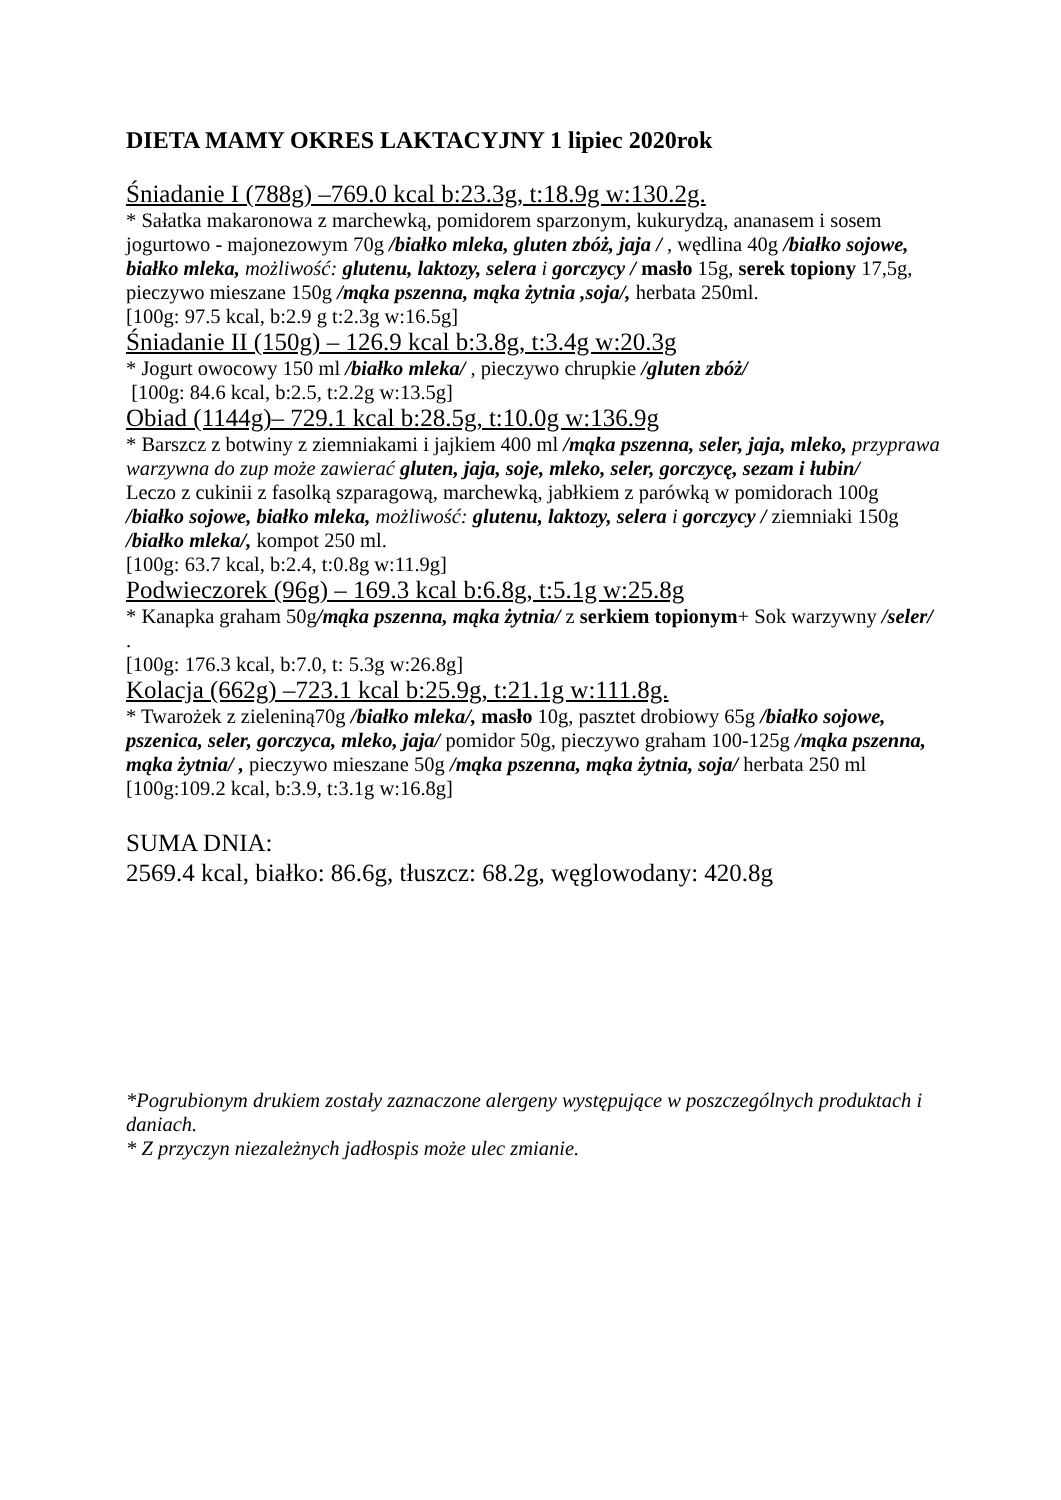DIETA MAMY OKRES LAKTACYJNY 1 lipiec 2020rok
Śniadanie I (788g) –769.0 kcal b:23.3g, t:18.9g w:130.2g.
* Sałatka makaronowa z marchewką, pomidorem sparzonym, kukurydzą, ananasem i sosem jogurtowo - majonezowym 70g /białko mleka, gluten zbóż, jaja / , wędlina 40g /białko sojowe, białko mleka, możliwość: glutenu, laktozy, selera i gorczycy / masło 15g, serek topiony 17,5g, pieczywo mieszane 150g /mąka pszenna, mąka żytnia ,soja/, herbata 250ml.
[100g: 97.5 kcal, b:2.9 g t:2.3g w:16.5g]
Śniadanie II (150g) – 126.9 kcal b:3.8g, t:3.4g w:20.3g
* Jogurt owocowy 150 ml /białko mleka/ , pieczywo chrupkie /gluten zbóż/
[100g: 84.6 kcal, b:2.5, t:2.2g w:13.5g]
Obiad (1144g)– 729.1 kcal b:28.5g, t:10.0g w:136.9g
* Barszcz z botwiny z ziemniakami i jajkiem 400 ml /mąka pszenna, seler, jaja, mleko, przyprawa warzywna do zup może zawierać gluten, jaja, soje, mleko, seler, gorczycę, sezam i łubin/
Leczo z cukinii z fasolką szparagową, marchewką, jabłkiem z parówką w pomidorach 100g /białko sojowe, białko mleka, możliwość: glutenu, laktozy, selera i gorczycy / ziemniaki 150g /białko mleka/, kompot 250 ml.
[100g: 63.7 kcal, b:2.4, t:0.8g w:11.9g]
Podwieczorek (96g) – 169.3 kcal b:6.8g, t:5.1g w:25.8g
* Kanapka graham 50g/mąka pszenna, mąka żytnia/ z serkiem topionym+ Sok warzywny /seler/ .
[100g: 176.3 kcal, b:7.0, t: 5.3g w:26.8g]
Kolacja (662g) –723.1 kcal b:25.9g, t:21.1g w:111.8g.
* Twarożek z zieleniną70g /białko mleka/, masło 10g, pasztet drobiowy 65g /białko sojowe, pszenica, seler, gorczyca, mleko, jaja/ pomidor 50g, pieczywo graham 100-125g /mąka pszenna, mąka żytnia/ , pieczywo mieszane 50g /mąka pszenna, mąka żytnia, soja/ herbata 250 ml
[100g:109.2 kcal, b:3.9, t:3.1g w:16.8g]
SUMA DNIA:
2569.4 kcal, białko: 86.6g, tłuszcz: 68.2g, węglowodany: 420.8g
*Pogrubionym drukiem zostały zaznaczone alergeny występujące w poszczególnych produktach i daniach.
* Z przyczyn niezależnych jadłospis może ulec zmianie.